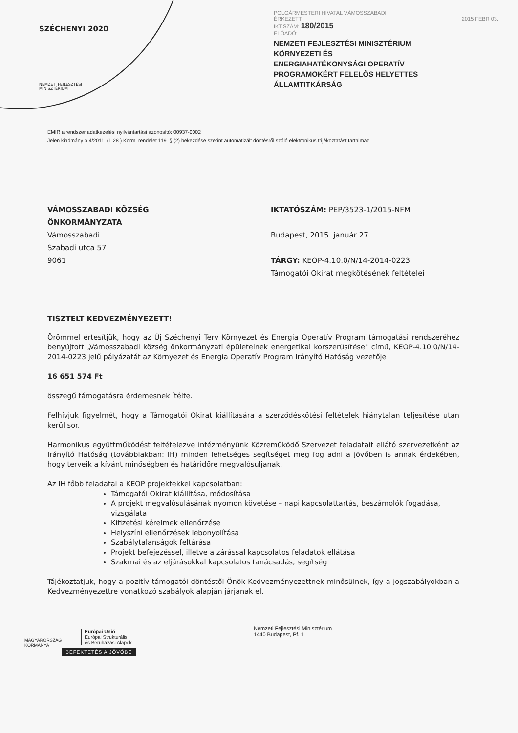SZÉCHENYI 2020
NEMZETI FEJLESZTÉSI
MINISZTÉRIUM
POLGÁRMESTERI HIVATAL VÁMOSSZABADI
ÉRKEZETT: 2015 FEBR 03.
IKT.SZÁM: 180/2015
ELŐADÓ:
NEMZETI FEJLESZTÉSI MINISZTÉRIUM
KÖRNYEZETI ÉS
ENERGIAHATÉKONYSÁGI OPERATÍV
PROGRAMOKÉRT FELELŐS HELYETTES
ÁLLAMTITKÁRSÁG
EMIR alrendszer adatkezelési nyilvántartási azonosító: 00937-0002
Jelen kiadmány a 4/2011. (I. 28.) Korm. rendelet 119. § (2) bekezdése szerint automatizált döntésről szóló elektronikus tájékoztatást tartalmaz.
VÁMOSSZABADI KÖZSÉG
ÖNKORMÁNYZATA
Vámosszabadi
Szabadi utca 57
9061
IKTATÓSZÁM: PEP/3523-1/2015-NFM
Budapest, 2015. január 27.
TÁRGY: KEOP-4.10.0/N/14-2014-0223 Támogatói Okirat megkötésének feltételei
TISZTELT KEDVEZMÉNYEZETT!
Örömmel értesítjük, hogy az Új Széchenyi Terv Környezet és Energia Operatív Program támogatási rendszeréhez benyújtott „Vámosszabadi község önkormányzati épületeinek energetikai korszerűsítése" című, KEOP-4.10.0/N/14-2014-0223 jelű pályázatát az Környezet és Energia Operatív Program Irányító Hatóság vezetője
16 651 574 Ft
összegű támogatásra érdemesnek ítélte.
Felhívjuk figyelmét, hogy a Támogatói Okirat kiállítására a szerződéskötési feltételek hiánytalan teljesítése után kerül sor.
Harmonikus együttműködést feltételezve intézményünk Közreműködő Szervezet feladatait ellátó szervezetként az Irányító Hatóság (továbbiakban: IH) minden lehetséges segítséget meg fog adni a jövőben is annak érdekében, hogy terveik a kívánt minőségben és határidőre megvalósuljanak.
Az IH főbb feladatai a KEOP projektekkel kapcsolatban:
Támogatói Okirat kiállítása, módosítása
A projekt megvalósulásának nyomon követése – napi kapcsolattartás, beszámolók fogadása, vizsgálata
Kifizetési kérelmek ellenőrzése
Helyszíni ellenőrzések lebonyolítása
Szabálytalanságok feltárása
Projekt befejezéssel, illetve a zárással kapcsolatos feladatok ellátása
Szakmai és az eljárásokkal kapcsolatos tanácsadás, segítség
Tájékoztatjuk, hogy a pozitív támogatói döntéstől Önök Kedvezményezettnek minősülnek, így a jogszabályokban a Kedvezményezettre vonatkozó szabályok alapján járjanak el.
MAGYARORSZÁG
KORMÁNYA
Európai Unió
Európai Strukturális
és Beruházási Alapok
BEFEKTETÉS A JÖVŐBE
Nemzeti Fejlesztési Minisztérium
1440 Budapest, Pf. 1